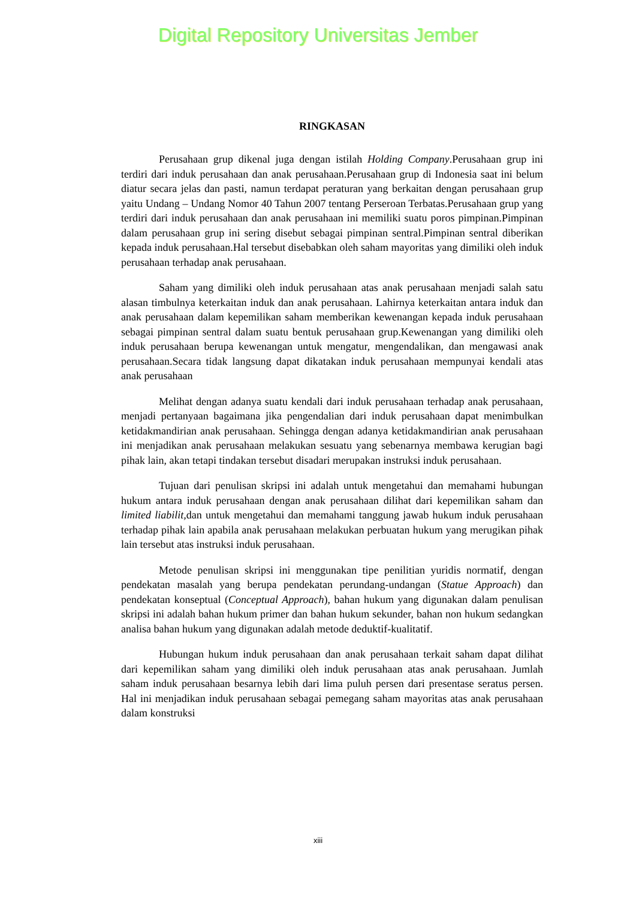Digital Repository Universitas Jember
RINGKASAN
Perusahaan grup dikenal juga dengan istilah Holding Company.Perusahaan grup ini terdiri dari induk perusahaan dan anak perusahaan.Perusahaan grup di Indonesia saat ini belum diatur secara jelas dan pasti, namun terdapat peraturan yang berkaitan dengan perusahaan grup yaitu Undang – Undang Nomor 40 Tahun 2007 tentang Perseroan Terbatas.Perusahaan grup yang terdiri dari induk perusahaan dan anak perusahaan ini memiliki suatu poros pimpinan.Pimpinan dalam perusahaan grup ini sering disebut sebagai pimpinan sentral.Pimpinan sentral diberikan kepada induk perusahaan.Hal tersebut disebabkan oleh saham mayoritas yang dimiliki oleh induk perusahaan terhadap anak perusahaan.
Saham yang dimiliki oleh induk perusahaan atas anak perusahaan menjadi salah satu alasan timbulnya keterkaitan induk dan anak perusahaan. Lahirnya keterkaitan antara induk dan anak perusahaan dalam kepemilikan saham memberikan kewenangan kepada induk perusahaan sebagai pimpinan sentral dalam suatu bentuk perusahaan grup.Kewenangan yang dimiliki oleh induk perusahaan berupa kewenangan untuk mengatur, mengendalikan, dan mengawasi anak perusahaan.Secara tidak langsung dapat dikatakan induk perusahaan mempunyai kendali atas anak perusahaan
Melihat dengan adanya suatu kendali dari induk perusahaan terhadap anak perusahaan, menjadi pertanyaan bagaimana jika pengendalian dari induk perusahaan dapat menimbulkan ketidakmandirian anak perusahaan. Sehingga dengan adanya ketidakmandirian anak perusahaan ini menjadikan anak perusahaan melakukan sesuatu yang sebenarnya membawa kerugian bagi pihak lain, akan tetapi tindakan tersebut disadari merupakan instruksi induk perusahaan.
Tujuan dari penulisan skripsi ini adalah untuk mengetahui dan memahami hubungan hukum antara induk perusahaan dengan anak perusahaan dilihat dari kepemilikan saham dan limited liabilit, dan untuk mengetahui dan memahami tanggung jawab hukum induk perusahaan terhadap pihak lain apabila anak perusahaan melakukan perbuatan hukum yang merugikan pihak lain tersebut atas instruksi induk perusahaan.
Metode penulisan skripsi ini menggunakan tipe penilitian yuridis normatif, dengan pendekatan masalah yang berupa pendekatan perundang-undangan (Statue Approach) dan pendekatan konseptual (Conceptual Approach), bahan hukum yang digunakan dalam penulisan skripsi ini adalah bahan hukum primer dan bahan hukum sekunder, bahan non hukum sedangkan analisa bahan hukum yang digunakan adalah metode deduktif-kualitatif.
Hubungan hukum induk perusahaan dan anak perusahaan terkait saham dapat dilihat dari kepemilikan saham yang dimiliki oleh induk perusahaan atas anak perusahaan. Jumlah saham induk perusahaan besarnya lebih dari lima puluh persen dari presentase seratus persen. Hal ini menjadikan induk perusahaan sebagai pemegang saham mayoritas atas anak perusahaan dalam konstruksi
xiii